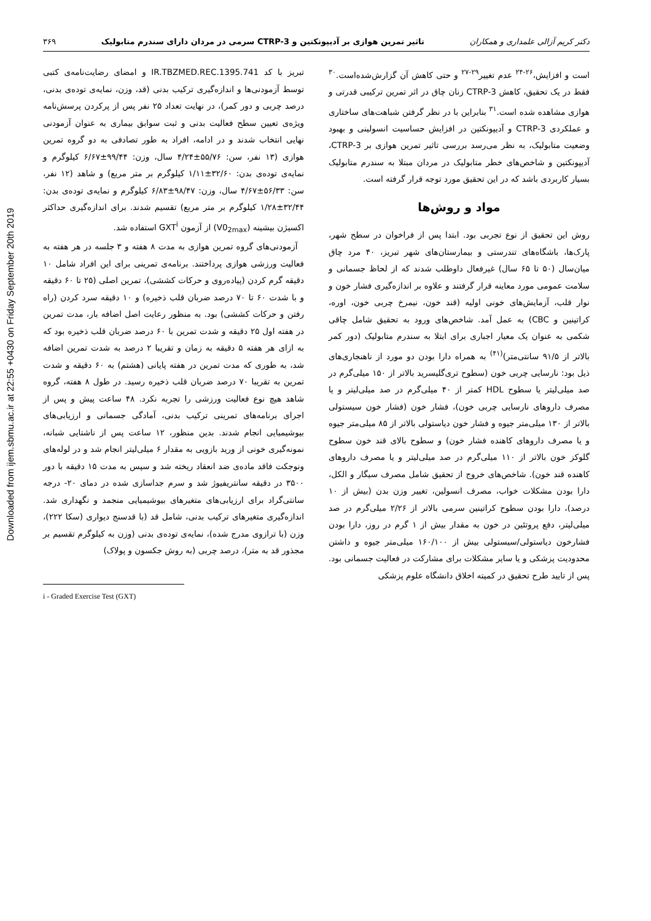Downloaded from ijem.sbmu.ac.ir at 22:55 +0430 on Friday September 20th 2019
دکتر کریم آزالی علمداری و همکاران تاثیر تمرین هوازی بر آدیپونکتین و CTRP-3 سرمی در مردان دارای سندرم متابولیک ۳۶۹
است و افزایش،<sup>۲۶-۲۴</sup> عدم تغییر<sup>۲۹-۲۷</sup> و حتی کاهش آن گزارش‌شده‌است.<sup>۳۰</sup> فقط در یک تحقیق، کاهش CTRP-3 زنان چاق در اثر تمرین ترکیبی قدرتی و هوازی مشاهده شده است.<sup>۳۱</sup> بنابراین با در نظر گرفتن شباهت‌های ساختاری و عملکردی CTRP-3 و آدیپونکتین در افزایش حساسیت انسولینی و بهبود وضعیت متابولیک، به نظر می‌رسد بررسی تاثیر تمرین هوازی بر CTRP-3، آدیپونکتین و شاخص‌های خطر متابولیک در مردان مبتلا به سندرم متابولیک بسیار کاربردی باشد که در این تحقیق مورد توجه قرار گرفته است.
مواد و روش‌ها
روش این تحقیق از نوع تجربی بود. ابتدا پس از فراخوان در سطح شهر، پارک‌ها، باشگاه‌های تندرستی و بیمارستان‌های شهر تبریز، ۴۰ مرد چاق میان‌سال (۵۰ تا ۶۵ سال) غیرفعال داوطلب شدند که از لحاظ جسمانی و سلامت عمومی مورد معاینه قرار گرفتند و علاوه بر اندازه‌گیری فشار خون و نوار قلب، آزمایش‌های خونی اولیه (قند خون، نیمرخ چربی خون، اوره، کراتینین و CBC) به عمل آمد. شاخص‌های ورود به تحقیق شامل چاقی شکمی به عنوان یک معیار اجباری برای ابتلا به سندرم متابولیک (دور کمر بالاتر از ۹۱/۵ سانتی‌متر)<sup>(۴۱)</sup> به همراه دارا بودن دو مورد از ناهنجاری‌های ذیل بود: نارسایی چربی خون (سطوح تری‌گلیسرید بالاتر از ۱۵۰ میلی‌گرم در صد میلی‌لیتر یا سطوح HDL کمتر از ۴۰ میلی‌گرم در صد میلی‌لیتر و یا مصرف داروهای نارسایی چربی خون)، فشار خون (فشار خون سیستولی بالاتر از ۱۳۰ میلی‌متر جیوه و فشار خون دیاستولی بالاتر از ۸۵ میلی‌متر جیوه و یا مصرف داروهای کاهنده فشار خون) و سطوح بالای قند خون سطوح گلوکز خون بالاتر از ۱۱۰ میلی‌گرم در صد میلی‌لیتر و یا مصرف داروهای کاهنده قند خون). شاخص‌های خروج از تحقیق شامل مصرف سیگار و الکل، دارا بودن مشکلات خواب، مصرف انسولین، تغییر وزن بدن (بیش از ۱۰ درصد)، دارا بودن سطوح کراتینین سرمی بالاتر از ۲/۲۶ میلی‌گرم در صد میلی‌لیتر، دفع پروتئین در خون به مقدار بیش از ۱ گرم در روز، دارا بودن فشارخون دیاستولی/سیستولی بیش از ۱۶۰/۱۰۰ میلی‌متر جیوه و داشتن محدودیت پزشکی و یا سایر مشکلات برای مشارکت در فعالیت جسمانی بود. پس از تایید طرح تحقیق در کمیته اخلاق دانشگاه علوم پزشکی
تبریز با کد IR.TBZMED.REC.1395.741 و امضای رضایت‌نامه‌ی کتبی توسط آزمودنی‌ها و اندازه‌گیری ترکیب بدنی (قد، وزن، نمایه‌ی توده‌ی بدنی، درصد چربی و دور کمر)، در نهایت تعداد ۲۵ نفر پس از پرکردن پرسش‌نامه ویژه‌ی تعیین سطح فعالیت بدنی و ثبت سوابق بیماری به عنوان آزمودنی نهایی انتخاب شدند و در ادامه، افراد به طور تصادفی به دو گروه تمرین هوازی (۱۳ نفر، سن: ۵۵/۷۶±۴/۲۴ سال، وزن: ۹۹/۴۴±۶/۶۷ کیلوگرم و نمایه‌ی توده‌ی بدن: ۳۲/۶۰±۱/۱۱ کیلوگرم بر متر مربع) و شاهد (۱۲ نفر، سن: ۵۶/۳۳±۴/۶۷ سال، وزن: ۹۸/۴۷±۶/۸۳ کیلوگرم و نمایه‌ی توده‌ی بدن: ۳۲/۴۴±۱/۲۸ کیلوگرم بر متر مربع) تقسیم شدند. برای اندازه‌گیری حداکثر اکسیژن بیشینه (V0<sub>2max</sub>) از آزمون GXT<sup>i</sup> استفاده شد.
آزمودنی‌های گروه تمرین هوازی به مدت ۸ هفته و ۳ جلسه در هر هفته به فعالیت ورزشی هوازی پرداختند. برنامه‌ی تمرینی برای این افراد شامل ۱۰ دقیقه گرم کردن (پیاده‌روی و حرکات کششی)، تمرین اصلی (۲۵ تا ۶۰ دقیقه و با شدت ۶۰ تا ۷۰ درصد ضربان قلب ذخیره) و ۱۰ دقیقه سرد کردن (راه رفتن و حرکات کششی) بود. به منظور رعایت اصل اضافه بار، مدت تمرین در هفته اول ۲۵ دقیقه و شدت تمرین با ۶۰ درصد ضربان قلب ذخیره بود که به ازای هر هفته ۵ دقیقه به زمان و تقریبا ۲ درصد به شدت تمرین اضافه شد، به طوری که مدت تمرین در هفته پایانی (هشتم) به ۶۰ دقیقه و شدت تمرین به تقریبا ۷۰ درصد ضربان قلب ذخیره رسید. در طول ۸ هفته، گروه شاهد هیچ نوع فعالیت ورزشی را تجربه نکرد. ۴۸ ساعت پیش و پس از اجرای برنامه‌های تمرینی ترکیب بدنی، آمادگی جسمانی و ارزیابی‌های بیوشیمیایی انجام شدند. بدین منظور، ۱۲ ساعت پس از ناشتایی شبانه، نمونه‌گیری خونی از ورید بازویی به مقدار ۶ میلی‌لیتر انجام شد و در لوله‌های ونوجکت فاقد ماده‌ی ضد انعقاد ریخته شد و سپس به مدت ۱۵ دقیقه با دور ۳۵۰۰ در دقیقه سانتریفیوژ شد و سرم جداسازی شده در دمای ۲۰- درجه سانتی‌گراد برای ارزیابی‌های متغیرهای بیوشیمیایی منجمد و نگهداری شد. اندازه‌گیری متغیرهای ترکیب بدنی، شامل قد (با قدسنج دیواری (سکا ۲۲۲)، وزن (با ترازوی مدرج شده)، نمایه‌ی توده‌ی بدنی (وزن به کیلوگرم تقسیم بر مجذور قد به متر)، درصد چربی (به روش جکسون و پولاک)
i - Graded Exercise Test (GXT)